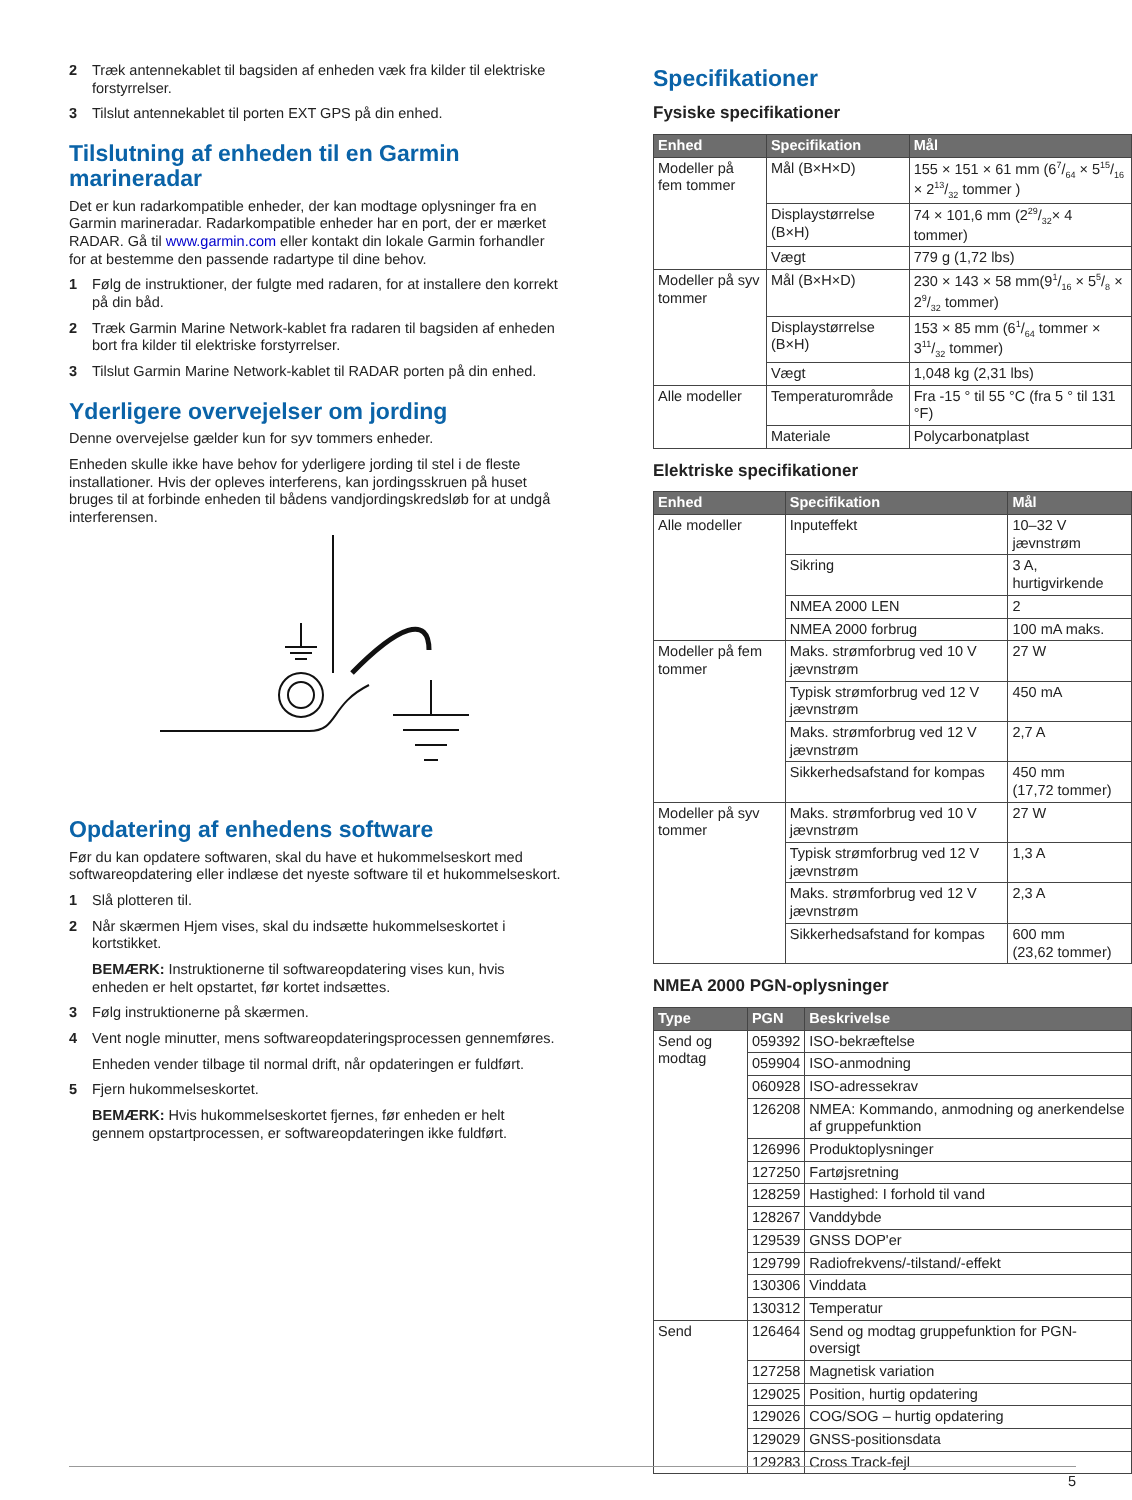2 Træk antennekablet til bagsiden af enheden væk fra kilder til elektriske forstyrrelser.
3 Tilslut antennekablet til porten EXT GPS på din enhed.
Tilslutning af enheden til en Garmin marineradar
Det er kun radarkompatible enheder, der kan modtage oplysninger fra en Garmin marineradar. Radarkompatible enheder har en port, der er mærket RADAR. Gå til www.garmin.com eller kontakt din lokale Garmin forhandler for at bestemme den passende radartype til dine behov.
1 Følg de instruktioner, der fulgte med radaren, for at installere den korrekt på din båd.
2 Træk Garmin Marine Network-kablet fra radaren til bagsiden af enheden bort fra kilder til elektriske forstyrrelser.
3 Tilslut Garmin Marine Network-kablet til RADAR porten på din enhed.
Yderligere overvejelser om jording
Denne overvejelse gælder kun for syv tommers enheder.
Enheden skulle ikke have behov for yderligere jording til stel i de fleste installationer. Hvis der opleves interferens, kan jordingsskruen på huset bruges til at forbinde enheden til bådens vandjordingskredsløb for at undgå interferensen.
Opdatering af enhedens software
Før du kan opdatere softwaren, skal du have et hukommelseskort med softwareopdatering eller indlæse det nyeste software til et hukommelseskort.
1 Slå plotteren til.
2 Når skærmen Hjem vises, skal du indsætte hukommelseskortet i kortstikket.
BEMÆRK: Instruktionerne til softwareopdatering vises kun, hvis enheden er helt opstartet, før kortet indsættes.
3 Følg instruktionerne på skærmen.
4 Vent nogle minutter, mens softwareopdateringsprocessen gennemføres.
Enheden vender tilbage til normal drift, når opdateringen er fuldført.
5 Fjern hukommelseskortet.
BEMÆRK: Hvis hukommelseskortet fjernes, før enheden er helt gennem opstartprocessen, er softwareopdateringen ikke fuldført.
Specifikationer
Fysiske specifikationer
| Enhed | Specifikation | Mål |
| --- | --- | --- |
| Modeller på fem tommer | Mål (B×H×D) | 155 × 151 × 61 mm (67/64 × 515/16 × 213/32 tommer ) |
| | Displaystørrelse (B×H) | 74 × 101,6 mm (229/32× 4 tommer) |
| | Vægt | 779 g (1,72 lbs) |
| Modeller på syv tommer | Mål (B×H×D) | 230 × 143 × 58 mm(91/16 × 55/8 × 29/32 tommer) |
| | Displaystørrelse (B×H) | 153 × 85 mm (61/64 tommer × 311/32 tommer) |
| | Vægt | 1,048 kg (2,31 lbs) |
| Alle modeller | Temperaturområde | Fra -15 ° til 55 °C (fra 5 ° til 131 °F) |
| | Materiale | Polycarbonatplast |
Elektriske specifikationer
| Enhed | Specifikation | Mål |
| --- | --- | --- |
| Alle modeller | Inputeffekt | 10–32 V jævnstrøm |
| | Sikring | 3 A, hurtigvirkende |
| | NMEA 2000 LEN | 2 |
| | NMEA 2000 forbrug | 100 mA maks. |
| Modeller på fem tommer | Maks. strømforbrug ved 10 V jævnstrøm | 27 W |
| | Typisk strømforbrug ved 12 V jævnstrøm | 450 mA |
| | Maks. strømforbrug ved 12 V jævnstrøm | 2,7 A |
| | Sikkerhedsafstand for kompas | 450 mm (17,72 tommer) |
| Modeller på syv tommer | Maks. strømforbrug ved 10 V jævnstrøm | 27 W |
| | Typisk strømforbrug ved 12 V jævnstrøm | 1,3 A |
| | Maks. strømforbrug ved 12 V jævnstrøm | 2,3 A |
| | Sikkerhedsafstand for kompas | 600 mm (23,62 tommer) |
NMEA 2000 PGN-oplysninger
| Type | PGN | Beskrivelse |
| --- | --- | --- |
| Send og modtag | 059392 | ISO-bekræftelse |
| | 059904 | ISO-anmodning |
| | 060928 | ISO-adressekrav |
| | 126208 | NMEA: Kommando, anmodning og anerkendelse af gruppefunktion |
| | 126996 | Produktoplysninger |
| | 127250 | Fartøjsretning |
| | 128259 | Hastighed: I forhold til vand |
| | 128267 | Vanddybde |
| | 129539 | GNSS DOP'er |
| | 129799 | Radiofrekvens/-tilstand/-effekt |
| | 130306 | Vinddata |
| | 130312 | Temperatur |
| Send | 126464 | Send og modtag gruppefunktion for PGN-oversigt |
| | 127258 | Magnetisk variation |
| | 129025 | Position, hurtig opdatering |
| | 129026 | COG/SOG – hurtig opdatering |
| | 129029 | GNSS-positionsdata |
| | 129283 | Cross Track-fejl |
5